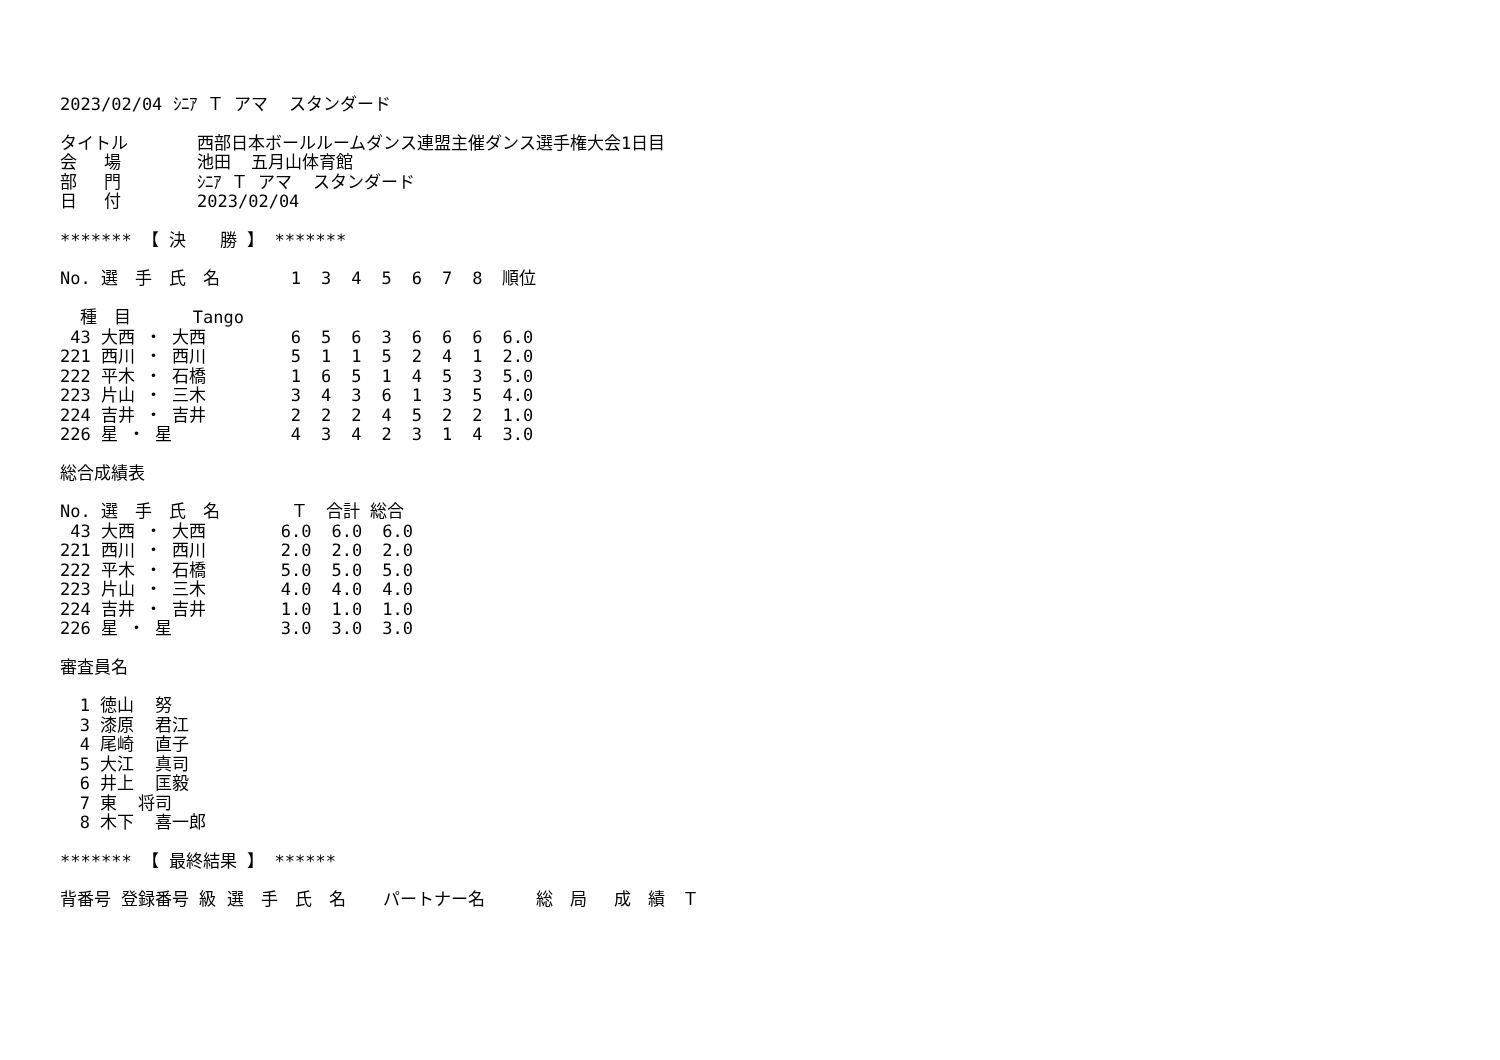2023/02/04 ｼﾆｱ Ｔ アマ スタンダード
| タイトル | 西部日本ボールルームダンス連盟主催ダンス選手権大会1日目 |
| 会 場 | 池田 五月山体育館 |
| 部 門 | ｼﾆｱ Ｔ アマ スタンダード |
| 日 付 | 2023/02/04 |
******* 【 決　　勝 】 *******
| No. | 選 手 氏 名 | 1 | 3 | 4 | 5 | 6 | 7 | 8 | 順位 |
| --- | --- | --- | --- | --- | --- | --- | --- | --- | --- |
| 種 目 Tango | | | | | | | | | |
| 43 | 大西 ・ 大西 | 6 | 5 | 6 | 3 | 6 | 6 | 6 | 6.0 |
| 221 | 西川 ・ 西川 | 5 | 1 | 1 | 5 | 2 | 4 | 1 | 2.0 |
| 222 | 平木 ・ 石橋 | 1 | 6 | 5 | 1 | 4 | 5 | 3 | 5.0 |
| 223 | 片山 ・ 三木 | 3 | 4 | 3 | 6 | 1 | 3 | 5 | 4.0 |
| 224 | 吉井 ・ 吉井 | 2 | 2 | 2 | 4 | 5 | 2 | 2 | 1.0 |
| 226 | 星 ・ 星 | 4 | 3 | 4 | 2 | 3 | 1 | 4 | 3.0 |
総合成績表
| No. | 選 手 氏 名 | Ｔ | 合計 | 総合 |
| --- | --- | --- | --- | --- |
| 43 | 大西 ・ 大西 | 6.0 | 6.0 | 6.0 |
| 221 | 西川 ・ 西川 | 2.0 | 2.0 | 2.0 |
| 222 | 平木 ・ 石橋 | 5.0 | 5.0 | 5.0 |
| 223 | 片山 ・ 三木 | 4.0 | 4.0 | 4.0 |
| 224 | 吉井 ・ 吉井 | 1.0 | 1.0 | 1.0 |
| 226 | 星 ・ 星 | 3.0 | 3.0 | 3.0 |
審査員名
| 1 | 徳山 努 |
| 3 | 漆原 君江 |
| 4 | 尾崎 直子 |
| 5 | 大江 真司 |
| 6 | 井上 匡毅 |
| 7 | 東 将司 |
| 8 | 木下 喜一郎 |
******* 【 最終結果 】 ******
背番号 登録番号 級 選　手　氏　名　 パートナー名　　　総　局　 成　績　Ｔ